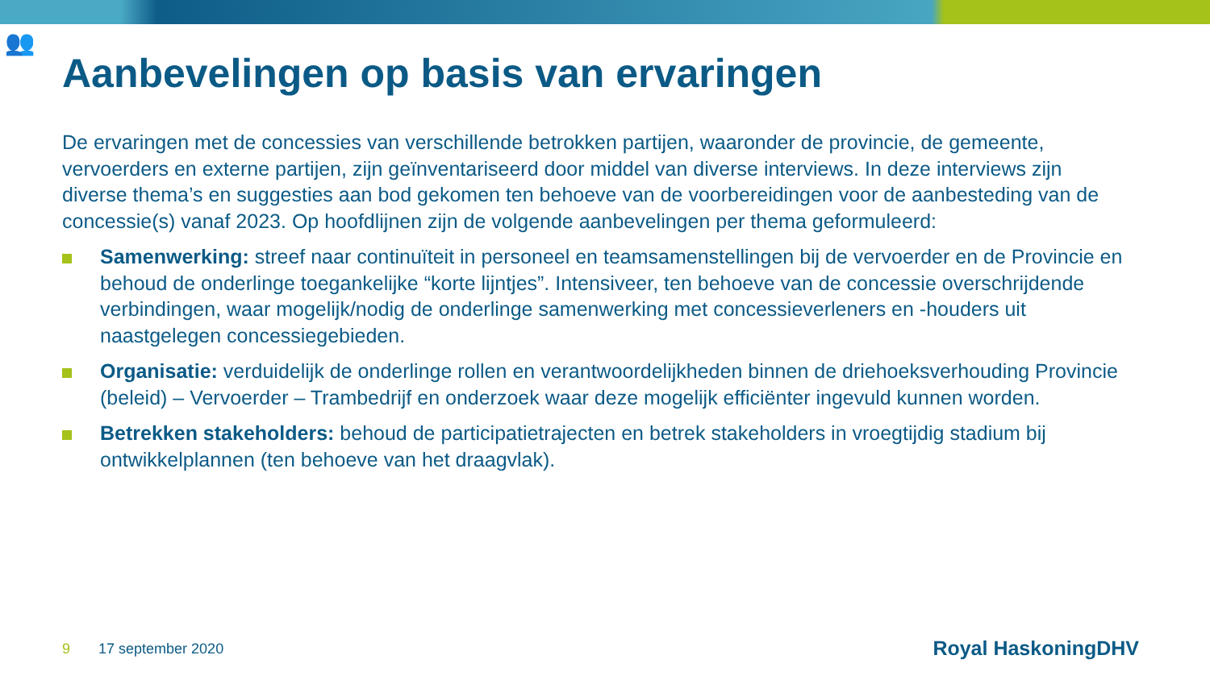👥
Aanbevelingen op basis van ervaringen
De ervaringen met de concessies van verschillende betrokken partijen, waaronder de provincie, de gemeente, vervoerders en externe partijen, zijn geïnventariseerd door middel van diverse interviews. In deze interviews zijn diverse thema’s en suggesties aan bod gekomen ten behoeve van de voorbereidingen voor de aanbesteding van de concessie(s) vanaf 2023. Op hoofdlijnen zijn de volgende aanbevelingen per thema geformuleerd:
Samenwerking: streef naar continuïteit in personeel en teamsamenstellingen bij de vervoerder en de Provincie en behoud de onderlinge toegankelijke “korte lijntjes”. Intensiveer, ten behoeve van de concessie overschrijdende verbindingen, waar mogelijk/nodig de onderlinge samenwerking met concessieverleners en -houders uit naastgelegen concessiegebieden.
Organisatie: verduidelijk de onderlinge rollen en verantwoordelijkheden binnen de driehoeksverhouding Provincie (beleid) – Vervoerder – Trambedrijf en onderzoek waar deze mogelijk efficiënter ingevuld kunnen worden.
Betrekken stakeholders: behoud de participatietrajecten en betrek stakeholders in vroegtijdig stadium bij ontwikkelplannen (ten behoeve van het draagvlak).
9 17 september 2020 Royal HaskoningDHV